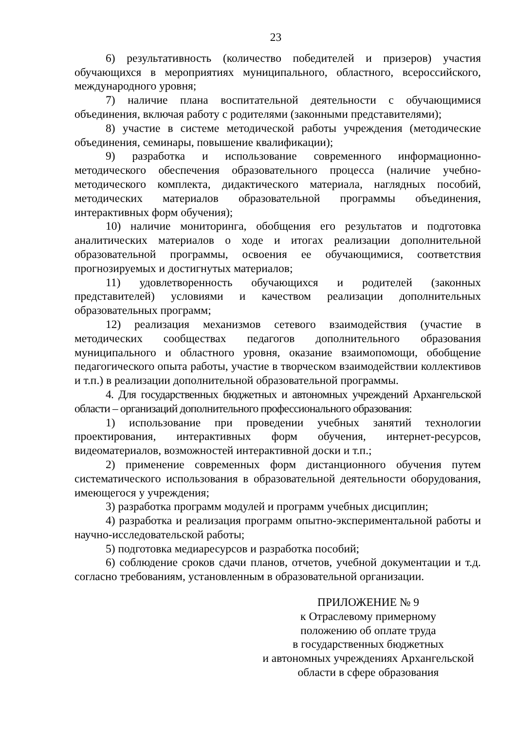23
6) результативность (количество победителей и призеров) участия обучающихся в мероприятиях муниципального, областного, всероссийского, международного уровня;
7) наличие плана воспитательной деятельности с обучающимися объединения, включая работу с родителями (законными представителями);
8) участие в системе методической работы учреждения (методические объединения, семинары, повышение квалификации);
9) разработка и использование современного информационно-методического обеспечения образовательного процесса (наличие учебно-методического комплекта, дидактического материала, наглядных пособий, методических материалов образовательной программы объединения, интерактивных форм обучения);
10) наличие мониторинга, обобщения его результатов и подготовка аналитических материалов о ходе и итогах реализации дополнительной образовательной программы, освоения ее обучающимися, соответствия прогнозируемых и достигнутых материалов;
11) удовлетворенность обучающихся и родителей (законных представителей) условиями и качеством реализации дополнительных образовательных программ;
12) реализация механизмов сетевого взаимодействия (участие в методических сообществах педагогов дополнительного образования муниципального и областного уровня, оказание взаимопомощи, обобщение педагогического опыта работы, участие в творческом взаимодействии коллективов и т.п.) в реализации дополнительной образовательной программы.
4. Для государственных бюджетных и автономных учреждений Архангельской области – организаций дополнительного профессионального образования:
1) использование при проведении учебных занятий технологии проектирования, интерактивных форм обучения, интернет-ресурсов, видеоматериалов, возможностей интерактивной доски и т.п.;
2) применение современных форм дистанционного обучения путем систематического использования в образовательной деятельности оборудования, имеющегося у учреждения;
3) разработка программ модулей и программ учебных дисциплин;
4) разработка и реализация программ опытно-экспериментальной работы и научно-исследовательской работы;
5) подготовка медиаресурсов и разработка пособий;
6) соблюдение сроков сдачи планов, отчетов, учебной документации и т.д. согласно требованиям, установленным в образовательной организации.
ПРИЛОЖЕНИЕ № 9
к Отраслевому примерному
положению об оплате труда
в государственных бюджетных
и автономных учреждениях Архангельской
области в сфере образования